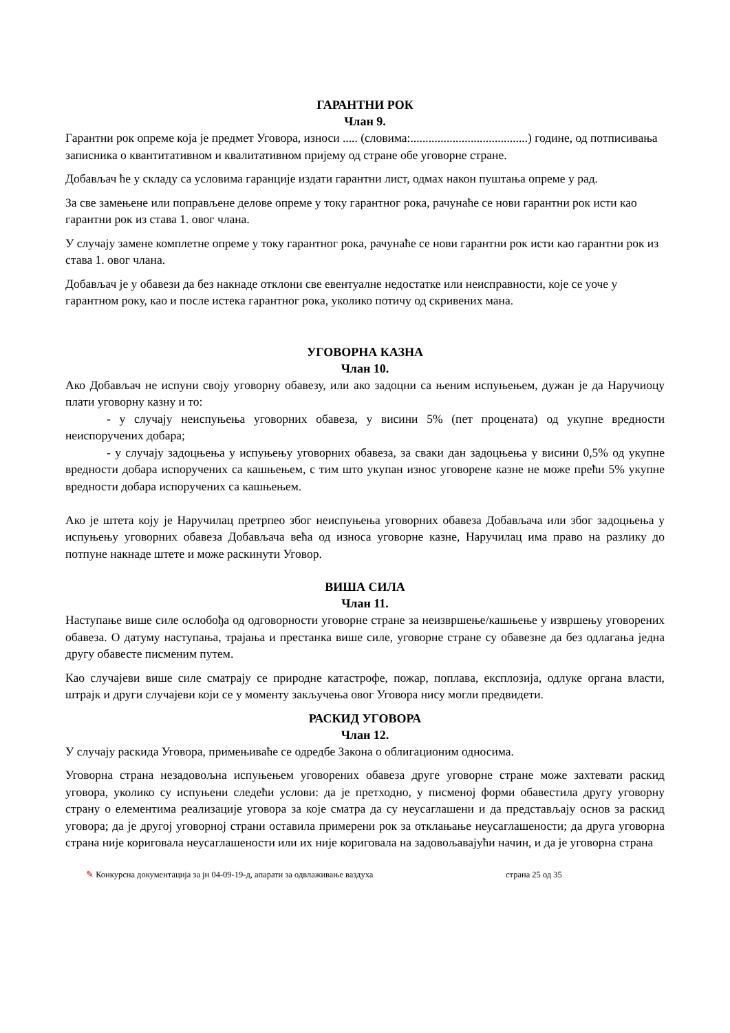ГАРАНТНИ РОК
Члан 9.
Гарантни рок опреме која је предмет Уговора, износи ..... (словима:.......................................) године, од потписивања записника о квантитативном и квалитативном пријему од стране обе уговорне стране.
Добављач ће у складу са условима гаранције издати гарантни лист, одмах након пуштања опреме у рад.
За све замењене или поправљене делове опреме у току гарантног рока, рачунаће се нови гарантни рок исти као гарантни рок из става 1. овог члана.
У случају замене комплетне опреме у току гарантног рока, рачунаће се нови гарантни рок исти као гарантни рок из става 1. овог члана.
Добављач је у обавези да без накнаде отклони све евентуалне недостатке или неисправности, које се уоче у гарантном року, као и после истека гарантног рока, уколико потичу од скривених мана.
УГОВОРНА КАЗНА
Члан 10.
Ако Добављач не испуни своју уговорну обавезу, или ако задоцни са њеним испуњењем, дужан је да Наручиоцу плати уговорну казну и то:
- у случају неиспуњења уговорних обавеза, у висини 5% (пет процената) од укупне вредности неиспоручених добара;
- у случају задоцњења у испуњењу уговорних обавеза, за сваки дан задоцњења у висини 0,5% од укупне вредности добара испоручених са кашњењем, с тим што укупан износ уговорене казне не може прећи 5% укупне вредности добара испоручених са кашњењем.
Ако је штета коју је Наручилац претрпео због неиспуњења уговорних обавеза Добављача или због задоцњења у испуњењу уговорних обавеза Добављача већа од износа уговорне казне, Наручилац има право на разлику до потпуне накнаде штете и може раскинути Уговор.
ВИША СИЛА
Члан 11.
Наступање више силе ослобођа од одговорности уговорне стране за неизвршење/кашњење у извршењу уговорених обавеза. О датуму наступања, трајања и престанка више силе, уговорне стране су обавезне да без одлагања једна другу обавесте писменим путем.
Као случајеви више силе сматрају се природне катастрофе, пожар, поплава, експлозија, одлуке органа власти, штрајк и други случајеви који се у моменту закључења овог Уговора нису могли предвидети.
РАСКИД УГОВОРА
Члан 12.
У случају раскида Уговора, примењиваће се одредбе Закона о облигационим односима.
Уговорна страна незадовољна испуњењем уговорених обавеза друге уговорне стране може захтевати раскид уговора, уколико су испуњени следећи услови: да је претходно, у писменој форми обавестила другу уговорну страну о елементима реализације уговора за које сматра да су неусаглашени и да представљају основ за раскид уговора; да је другој уговорној страни оставила примерени рок за отклањање неусаглашености; да друга уговорна страна није кориговала неусаглашености или их није кориговала на задовољавајући начин, и да је уговорна страна
✎ Конкурсна документација за јн 04-09-19-д, апарати за одвлаживање ваздуха страна 25 од 35